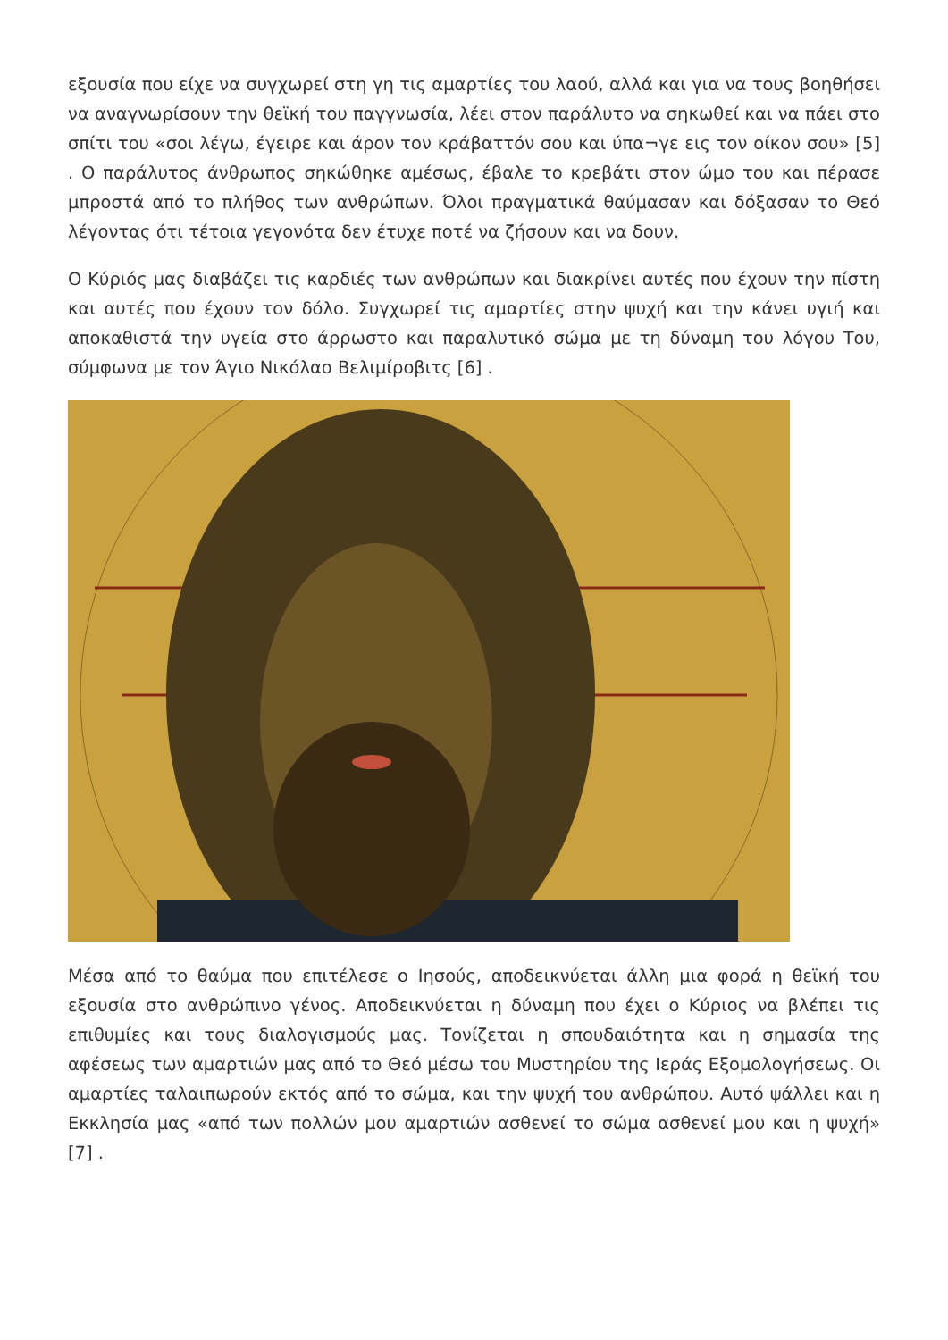εξουσία που είχε να συγχωρεί στη γη τις αμαρτίες του λαού, αλλά και για να τους βοηθήσει να αναγνωρίσουν την θεϊκή του παγγνωσία, λέει στον παράλυτο να σηκωθεί και να πάει στο σπίτι του «σοι λέγω, έγειρε και άρον τον κράβαττόν σου και ύπα¬γε εις τον οίκον σου» [5] . Ο παράλυτος άνθρωπος σηκώθηκε αμέσως, έβαλε το κρεβάτι στον ώμο του και πέρασε μπροστά από το πλήθος των ανθρώπων. Όλοι πραγματικά θαύμασαν και δόξασαν το Θεό λέγοντας ότι τέτοια γεγονότα δεν έτυχε ποτέ να ζήσουν και να δουν.
Ο Κύριός μας διαβάζει τις καρδιές των ανθρώπων και διακρίνει αυτές που έχουν την πίστη και αυτές που έχουν τον δόλο. Συγχωρεί τις αμαρτίες στην ψυχή και την κάνει υγιή και αποκαθιστά την υγεία στο άρρωστο και παραλυτικό σώμα με τη δύναμη του λόγου Του, σύμφωνα με τον Άγιο Νικόλαο Βελιμίροβιτς [6] .
Μέσα από το θαύμα που επιτέλεσε ο Ιησούς, αποδεικνύεται άλλη μια φορά η θεϊκή του εξουσία στο ανθρώπινο γένος. Αποδεικνύεται η δύναμη που έχει ο Κύριος να βλέπει τις επιθυμίες και τους διαλογισμούς μας. Τονίζεται η σπουδαιότητα και η σημασία της αφέσεως των αμαρτιών μας από το Θεό μέσω του Μυστηρίου της Ιεράς Εξομολογήσεως. Οι αμαρτίες ταλαιπωρούν εκτός από το σώμα, και την ψυχή του ανθρώπου. Αυτό ψάλλει και η Εκκλησία μας «από των πολλών μου αμαρτιών ασθενεί το σώμα ασθενεί μου και η ψυχή» [7] .